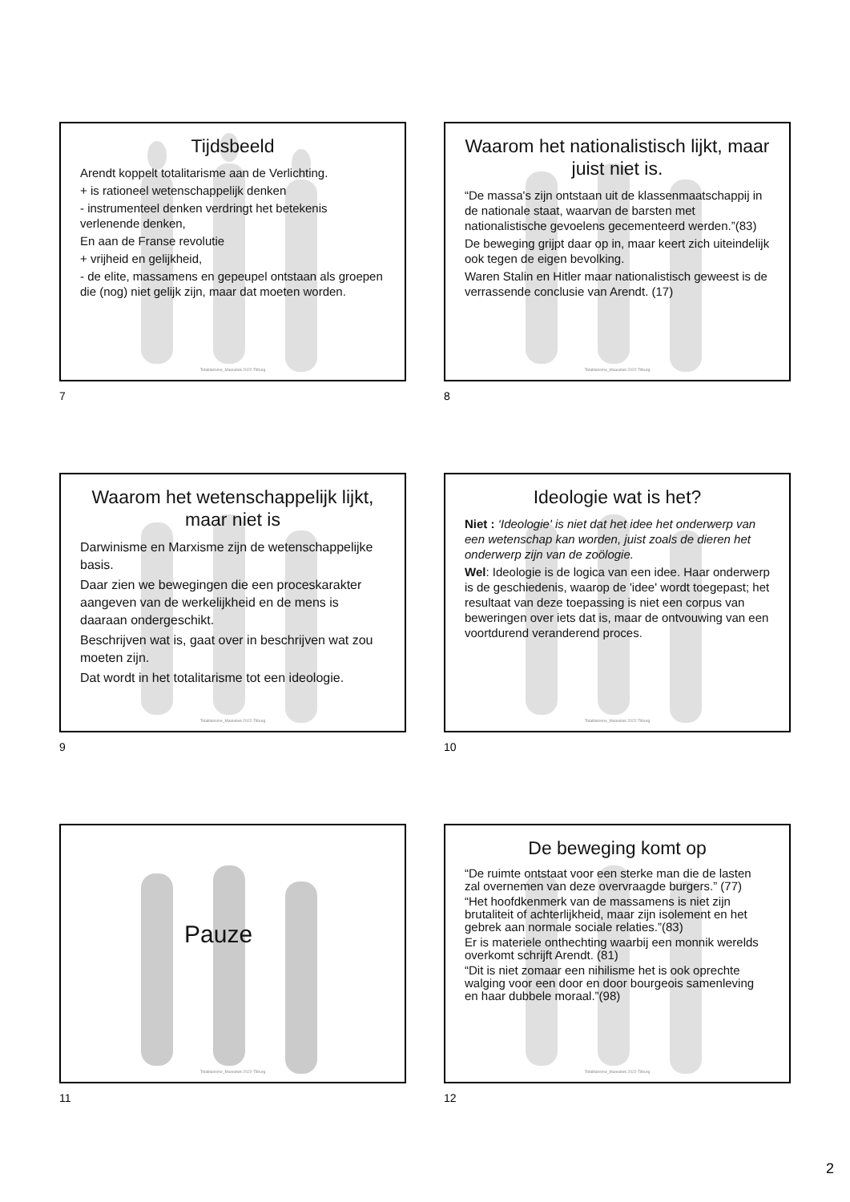Tijdsbeeld
Arendt koppelt totalitarisme aan de Verlichting.
+ is rationeel wetenschappelijk denken
- instrumenteel denken verdringt het betekenis verlenende denken,
En aan de Franse revolutie
+ vrijheid en gelijkheid,
- de elite, massamens en gepeupel ontstaan als groepen die (nog) niet gelijk zijn, maar dat moeten worden.
Totalitarisme_Maieutiek 2022-Tilburg
7
Waarom het nationalistisch lijkt, maar juist niet is.
“De massa's zijn ontstaan uit de klassenmaatschappij in de nationale staat, waarvan de barsten met nationalistische gevoelens gecementeerd werden.”(83)
De beweging grijpt daar op in, maar keert zich uiteindelijk ook tegen de eigen bevolking.
Waren Stalin en Hitler maar nationalistisch geweest is de verrassende conclusie van Arendt. (17)
Totalitarisme_Maieutiek 2022-Tilburg
8
Waarom het wetenschappelijk lijkt, maar niet is
Darwinisme en Marxisme zijn de wetenschappelijke basis.
Daar zien we bewegingen die een proceskarakter aangeven van de werkelijkheid en de mens is daaraan ondergeschikt.
Beschrijven wat is, gaat over in beschrijven wat zou moeten zijn.
Dat wordt in het totalitarisme tot een ideologie.
Totalitarisme_Maieutiek 2022-Tilburg
9
Ideologie wat is het?
Niet : ‘Ideologie' is niet dat het idee het onderwerp van een wetenschap kan worden, juist zoals de dieren het onderwerp zijn van de zoölogie.
Wel: Ideologie is de logica van een idee. Haar onderwerp is de geschiedenis, waarop de 'idee' wordt toegepast; het resultaat van deze toepassing is niet een corpus van beweringen over iets dat is, maar de ontvouwing van een voortdurend veranderend proces.
Totalitarisme_Maieutiek 2022-Tilburg
10
Pauze
Totalitarisme_Maieutiek 2022-Tilburg
11
De beweging komt op
“De ruimte ontstaat voor een sterke man die de lasten zal overnemen van deze overvraagde burgers.” (77)
“Het hoofdkenmerk van de massamens is niet zijn brutaliteit of achterlijkheid, maar zijn isolement en het gebrek aan normale sociale relaties.”(83)
Er is materiele onthechting waarbij een monnik werelds overkomt schrijft Arendt. (81)
“Dit is niet zomaar een nihilisme het is ook oprechte walging voor een door en door bourgeois samenleving en haar dubbele moraal.”(98)
Totalitarisme_Maieutiek 2022-Tilburg
12
2